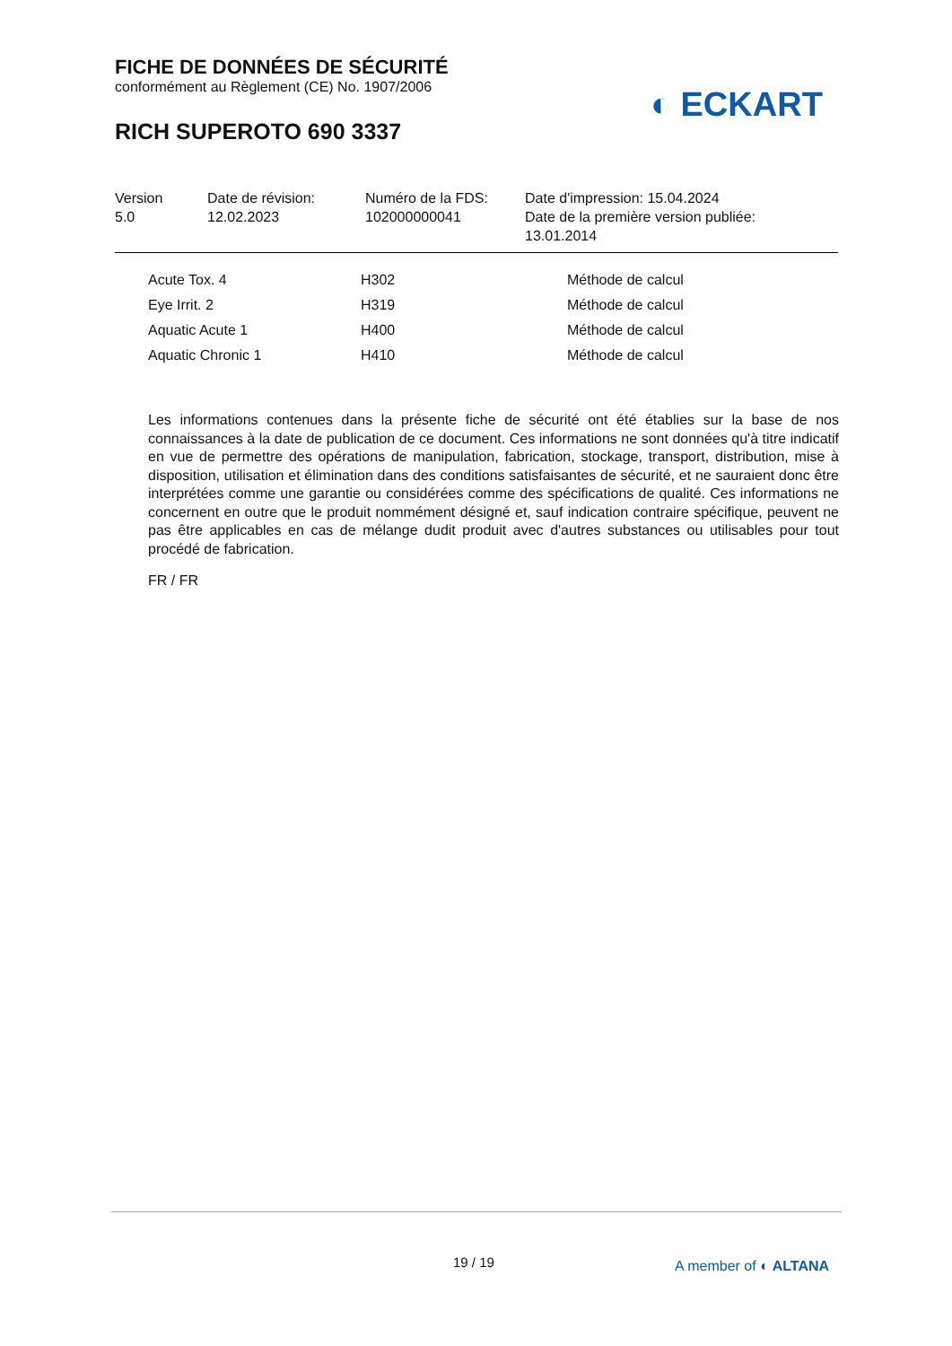FICHE DE DONNÉES DE SÉCURITÉ
conformément au Règlement (CE) No. 1907/2006
RICH SUPEROTO 690 3337
◐ ECKART
| Version 5.0 | Date de révision: 12.02.2023 | Numéro de la FDS: 102000000041 | Date d'impression: 15.04.2024 Date de la première version publiée: 13.01.2014 |
| Acute Tox. 4 | H302 | Méthode de calcul |
| Eye Irrit. 2 | H319 | Méthode de calcul |
| Aquatic Acute 1 | H400 | Méthode de calcul |
| Aquatic Chronic 1 | H410 | Méthode de calcul |
Les informations contenues dans la présente fiche de sécurité ont été établies sur la base de nos connaissances à la date de publication de ce document. Ces informations ne sont données qu'à titre indicatif en vue de permettre des opérations de manipulation, fabrication, stockage, transport, distribution, mise à disposition, utilisation et élimination dans des conditions satisfaisantes de sécurité, et ne sauraient donc être interprétées comme une garantie ou considérées comme des spécifications de qualité. Ces informations ne concernent en outre que le produit nommément désigné et, sauf indication contraire spécifique, peuvent ne pas être applicables en cas de mélange dudit produit avec d'autres substances ou utilisables pour tout procédé de fabrication.
FR / FR
19 / 19 A member of ◐ ALTANA